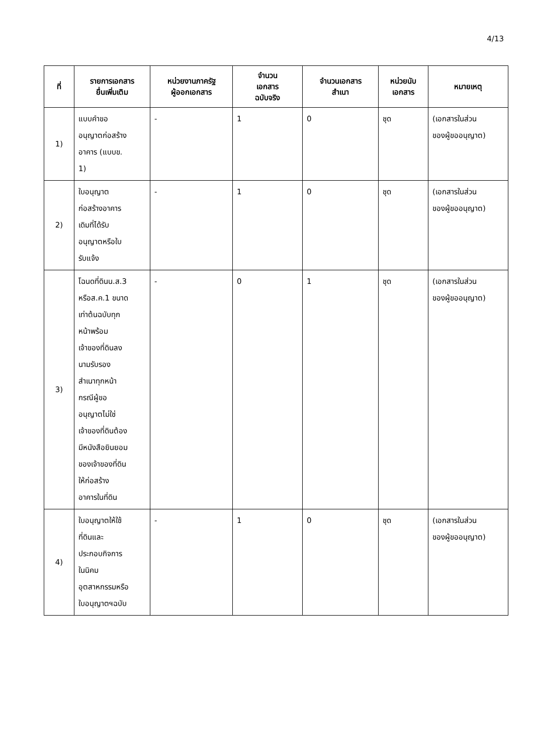4/13
| ที่ | รายการเอกสาร ยื่นเพิ่มเติม | หน่วยงานภาครัฐ ผู้ออกเอกสาร | จำนวน เอกสาร ฉบับจริง | จำนวนเอกสาร สำเนา | หน่วยนับ เอกสาร | หมายเหตุ |
| --- | --- | --- | --- | --- | --- | --- |
| 1) | แบบคำขอ อนุญาตก่อสร้าง อาคาร (แบบข. 1) | - | 1 | 0 | ชุด | (เอกสารในส่วน ของผู้ขออนุญาต) |
| 2) | ใบอนุญาต ก่อสร้างอาคาร เดิมที่ได้รับ อนุญาตหรือใบ รับแจ้ง | - | 1 | 0 | ชุด | (เอกสารในส่วน ของผู้ขออนุญาต) |
| 3) | โฉนดที่ดินน.ส.3 หรือส.ค.1 ขนาด เท่าต้นฉบับทุก หน้าพร้อม เจ้าของที่ดินลง นามรับรอง สำเนาทุกหน้า กรณีผู้ขอ อนุญาตไม่ใช่ เจ้าของที่ดินต้อง มีหนังสือยินยอม ของเจ้าของที่ดิน ให้ก่อสร้าง อาคารในที่ดิน | - | 0 | 1 | ชุด | (เอกสารในส่วน ของผู้ขออนุญาต) |
| 4) | ใบอนุญาตให้ใช้ ที่ดินและ ประกอบกิจการ ในนิคม อุตสาหกรรมหรือ ใบอนุญาตฯฉบับ | - | 1 | 0 | ชุด | (เอกสารในส่วน ของผู้ขออนุญาต) |